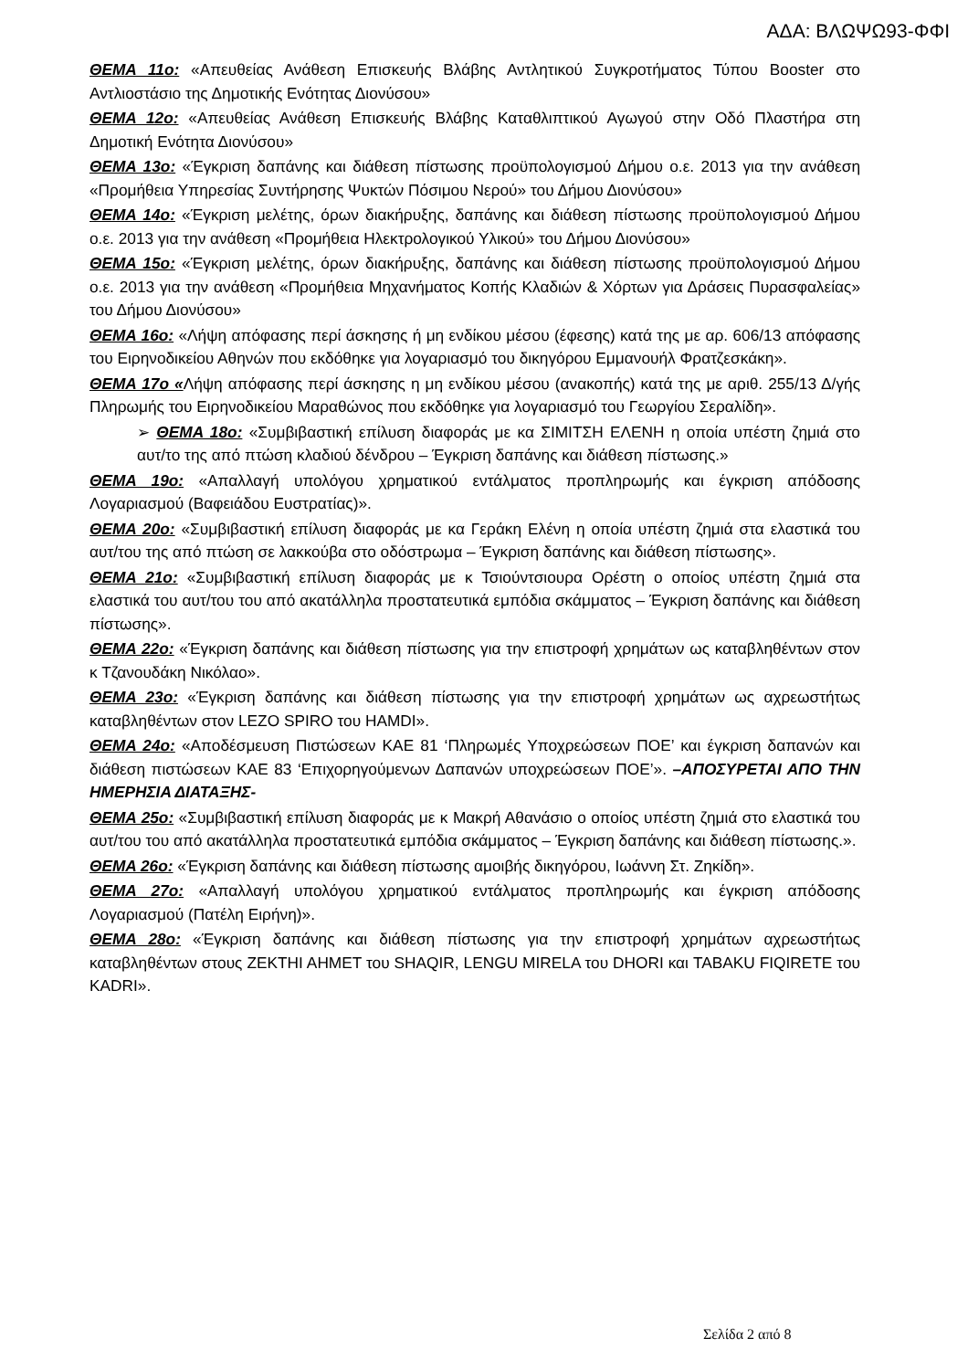ΑΔΑ: ΒΛΩΨΩ93-ΦΦΙ
ΘΕΜΑ 11ο: «Απευθείας Ανάθεση Επισκευής Βλάβης Αντλητικού Συγκροτήματος Τύπου Booster στο Αντλιοστάσιο της Δημοτικής Ενότητας Διονύσου»
ΘΕΜΑ 12ο: «Απευθείας Ανάθεση Επισκευής Βλάβης Καταθλιπτικού Αγωγού στην Οδό Πλαστήρα στη Δημοτική Ενότητα Διονύσου»
ΘΕΜΑ 13ο: «Έγκριση δαπάνης και διάθεση πίστωσης προϋπολογισμού Δήμου ο.ε. 2013 για την ανάθεση «Προμήθεια Υπηρεσίας Συντήρησης Ψυκτών Πόσιμου Νερού» του Δήμου Διονύσου»
ΘΕΜΑ 14ο: «Έγκριση μελέτης, όρων διακήρυξης, δαπάνης και διάθεση πίστωσης προϋπολογισμού Δήμου ο.ε. 2013 για την ανάθεση «Προμήθεια Ηλεκτρολογικού Υλικού» του Δήμου Διονύσου»
ΘΕΜΑ 15ο: «Έγκριση μελέτης, όρων διακήρυξης, δαπάνης και διάθεση πίστωσης προϋπολογισμού Δήμου ο.ε. 2013 για την ανάθεση «Προμήθεια Μηχανήματος Κοπής Κλαδιών & Χόρτων για Δράσεις Πυρασφαλείας» του Δήμου Διονύσου»
ΘΕΜΑ 16ο: «Λήψη απόφασης περί άσκησης ή μη ενδίκου μέσου (έφεσης) κατά της με αρ. 606/13 απόφασης του Ειρηνοδικείου Αθηνών που εκδόθηκε για λογαριασμό του δικηγόρου Εμμανουήλ Φρατζεσκάκη».
ΘΕΜΑ 17ο «Λήψη απόφασης περί άσκησης η μη ενδίκου μέσου (ανακοπής) κατά της με αριθ. 255/13 Δ/γής Πληρωμής του Ειρηνοδικείου Μαραθώνος που εκδόθηκε για λογαριασμό του Γεωργίου Σεραλίδη».
➢ ΘΕΜΑ 18ο: «Συμβιβαστική επίλυση διαφοράς με κα ΣΙΜΙΤΣΗ ΕΛΕΝΗ η οποία υπέστη ζημιά στο αυτ/το της από πτώση κλαδιού δένδρου – Έγκριση δαπάνης και διάθεση πίστωσης.»
ΘΕΜΑ 19ο: «Απαλλαγή υπολόγου χρηματικού εντάλματος προπληρωμής και έγκριση απόδοσης Λογαριασμού (Βαφειάδου Ευστρατίας)».
ΘΕΜΑ 20ο: «Συμβιβαστική επίλυση διαφοράς με κα Γεράκη Ελένη η οποία υπέστη ζημιά στα ελαστικά του αυτ/του της από πτώση σε λακκούβα στο οδόστρωμα – Έγκριση δαπάνης και διάθεση πίστωσης».
ΘΕΜΑ 21ο: «Συμβιβαστική επίλυση διαφοράς με κ Τσιούντσιουρα Ορέστη ο οποίος υπέστη ζημιά στα ελαστικά του αυτ/του του από ακατάλληλα προστατευτικά εμπόδια σκάμματος – Έγκριση δαπάνης και διάθεση πίστωσης».
ΘΕΜΑ 22ο: «Έγκριση δαπάνης και διάθεση πίστωσης για την επιστροφή χρημάτων ως καταβληθέντων στον κ Τζανουδάκη Νικόλαο».
ΘΕΜΑ 23ο: «Έγκριση δαπάνης και διάθεση πίστωσης για την επιστροφή χρημάτων ως αχρεωστήτως καταβληθέντων στον LEZO SPIRO του HAMDI».
ΘΕΜΑ 24ο: «Αποδέσμευση Πιστώσεων ΚΑΕ 81 ‘Πληρωμές Υποχρεώσεων ΠΟΕ’ και έγκριση δαπανών και διάθεση πιστώσεων ΚΑΕ 83 ‘Επιχορηγούμενων Δαπανών υποχρεώσεων ΠΟΕ’». –ΑΠΟΣΥΡΕΤΑΙ ΑΠΟ ΤΗΝ ΗΜΕΡΗΣΙΑ ΔΙΑΤΑΞΗΣ-
ΘΕΜΑ 25ο: «Συμβιβαστική επίλυση διαφοράς με κ Μακρή Αθανάσιο ο οποίος υπέστη ζημιά στο ελαστικά του αυτ/του του από ακατάλληλα προστατευτικά εμπόδια σκάμματος – Έγκριση δαπάνης και διάθεση πίστωσης.».
ΘΕΜΑ 26ο: «Έγκριση δαπάνης και διάθεση πίστωσης αμοιβής δικηγόρου, Ιωάννη Στ. Ζηκίδη».
ΘΕΜΑ 27ο: «Απαλλαγή υπολόγου χρηματικού εντάλματος προπληρωμής και έγκριση απόδοσης Λογαριασμού (Πατέλη Ειρήνη)».
ΘΕΜΑ 28ο: «Έγκριση δαπάνης και διάθεση πίστωσης για την επιστροφή χρημάτων αχρεωστήτως καταβληθέντων στους ZEKTHI AHMET του SHAQIR, LENGU MIRELA του DHORI και TABAKU FIQIRETE του KADRI».
Σελίδα 2 από 8